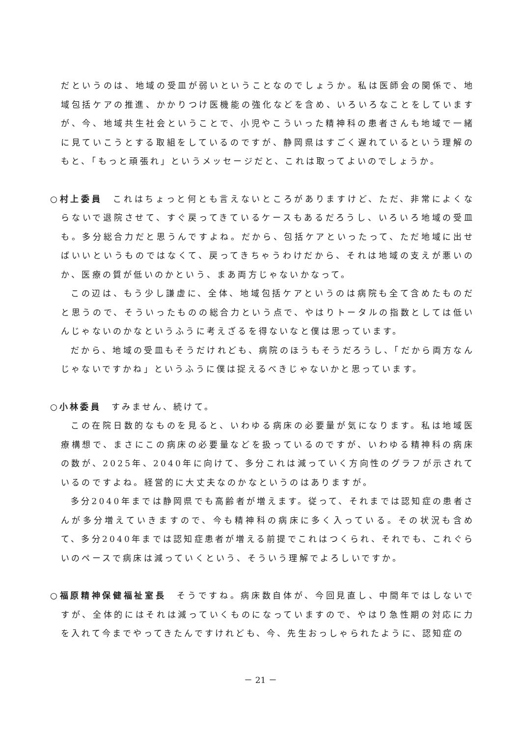だというのは、地域の受皿が弱いということなのでしょうか。私は医師会の関係で、地域包括ケアの推進、かかりつけ医機能の強化などを含め、いろいろなことをしていますが、今、地域共生社会ということで、小児やこういった精神科の患者さんも地域で一緒に見ていこうとする取組をしているのですが、静岡県はすごく遅れているという理解のもと、「もっと頑張れ」というメッセージだと、これは取ってよいのでしょうか。
○村上委員　これはちょっと何とも言えないところがありますけど、ただ、非常によくならないで退院させて、すぐ戻ってきているケースもあるだろうし、いろいろ地域の受皿も。多分総合力だと思うんですよね。だから、包括ケアといったって、ただ地域に出せばいいというものではなくて、戻ってきちゃうわけだから、それは地域の支えが悪いのか、医療の質が低いのかという、まあ両方じゃないかなって。
この辺は、もう少し謙虚に、全体、地域包括ケアというのは病院も全て含めたものだと思うので、そういったものの総合力という点で、やはりトータルの指数としては低いんじゃないのかなというふうに考えざるを得ないなと僕は思っています。
だから、地域の受皿もそうだけれども、病院のほうもそうだろうし、「だから両方なんじゃないですかね」というふうに僕は捉えるべきじゃないかと思っています。
○小林委員　すみません、続けて。
この在院日数的なものを見ると、いわゆる病床の必要量が気になります。私は地域医療構想で、まさにこの病床の必要量などを扱っているのですが、いわゆる精神科の病床の数が、2025年、2040年に向けて、多分これは減っていく方向性のグラフが示されているのですよね。経営的に大丈夫なのかなというのはありますが。
多分2040年までは静岡県でも高齢者が増えます。従って、それまでは認知症の患者さんが多分増えていきますので、今も精神科の病床に多く入っている。その状況も含めて、多分2040年までは認知症患者が増える前提でこれはつくられ、それでも、これぐらいのペースで病床は減っていくという、そういう理解でよろしいですか。
○福原精神保健福祉室長　そうですね。病床数自体が、今回見直し、中間年ではしないですが、全体的にはそれは減っていくものになっていますので、やはり急性期の対応に力を入れて今までやってきたんですけれども、今、先生おっしゃられたように、認知症の
－ 21 －